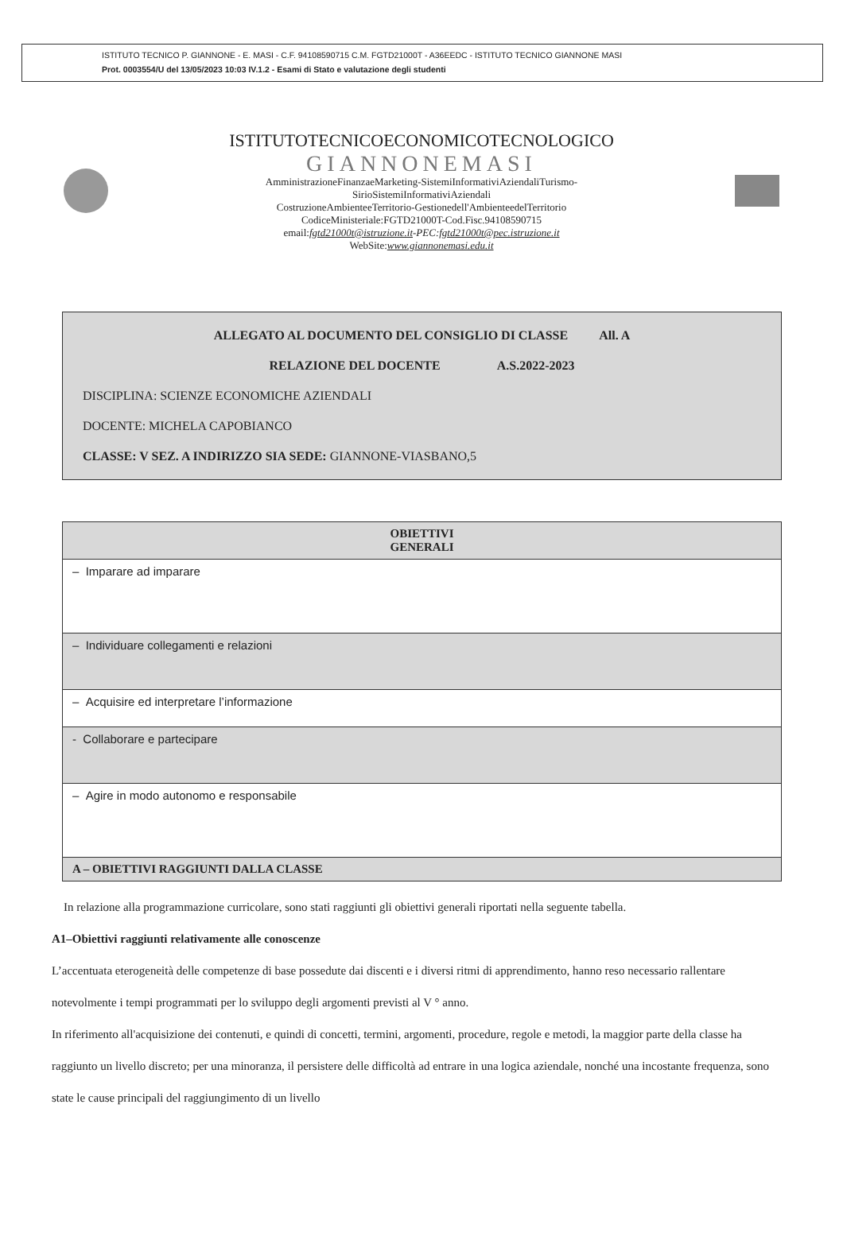ISTITUTO TECNICO P. GIANNONE - E. MASI - C.F. 94108590715 C.M. FGTD21000T - A36EEDC - ISTITUTO TECNICO GIANNONE MASI
Prot. 0003554/U del 13/05/2023 10:03 IV.1.2 - Esami di Stato e valutazione degli studenti
ISTITUTOTECNICOECONOMICOTECNOLOGICO
GIANNONEMASI
AmministrazioneFinanzaeMarketing-SistemiInformativiAziendaliTurismo-
SirioSistemiInformativiAziendali
CostruzioneAmbienteeTerritorio-Gestionedell'AmbienteedelTerritorio
CodiceMinisteriale:FGTD21000T-Cod.Fisc.94108590715
email:fgtd21000t@istruzione.it-PEC:fgtd21000t@pec.istruzione.it
WebSite:www.giannonemasi.edu.it
ALLEGATO AL DOCUMENTO DEL CONSIGLIO DI CLASSE All. A
RELAZIONE DEL DOCENTE A.S.2022-2023
DISCIPLINA: SCIENZE ECONOMICHE AZIENDALI
DOCENTE: MICHELA CAPOBIANCO
CLASSE: V SEZ. A INDIRIZZO SIA SEDE: GIANNONE-VIASBANO,5
| OBIETTIVI GENERALI |
| – Imparare ad imparare |
| – Individuare collegamenti e relazioni |
| – Acquisire ed interpretare l’informazione |
| - Collaborare e partecipare |
| – Agire in modo autonomo e responsabile |
| A – OBIETTIVI RAGGIUNTI DALLA CLASSE |
In relazione alla programmazione curricolare, sono stati raggiunti gli obiettivi generali riportati nella seguente tabella.
A1–Obiettivi raggiunti relativamente alle conoscenze
L’accentuata eterogeneità delle competenze di base possedute dai discenti e i diversi ritmi di apprendimento, hanno reso necessario rallentare notevolmente i tempi programmati per lo sviluppo degli argomenti previsti al V ° anno.
In riferimento all'acquisizione dei contenuti, e quindi di concetti, termini, argomenti, procedure, regole e metodi, la maggior parte della classe ha raggiunto un livello discreto; per una minoranza, il persistere delle difficoltà ad entrare in una logica aziendale, nonché una incostante frequenza, sono state le cause principali del raggiungimento di un livello